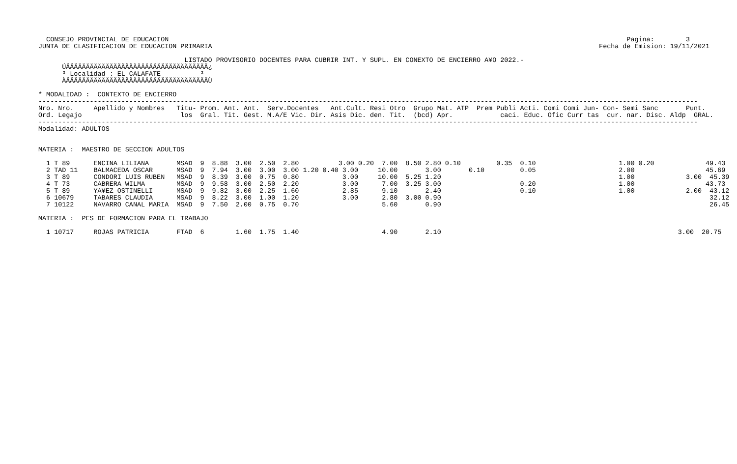CONSEJO PROVINCIAL DE EDUCACION                                                                                                                    Pagina:        3
 JUNTA DE CLASIFICACION DE EDUCACION PRIMARIA                                                                                                  Fecha de Emision: 19/11/2021

                                      LISTADO PROVISORIO DOCENTES PARA CUBRIR INT. Y SUPL. EN CONEXTO DE ENCIERRO A¥O 2022.-
       ÚÄÄÄÄÄÄÄÄÄÄÄÄÄÄÄÄÄÄÄÄÄÄÄÄÄÄÄÄÄÄÄÄÄÄÄÄ¿
       ³ Localidad : EL CALAFATE          ³
       ÀÄÄÄÄÄÄÄÄÄÄÄÄÄÄÄÄÄÄÄÄÄÄÄÄÄÄÄÄÄÄÄÄÄÄÄÄÙ

 * MODALIDAD :  CONTEXTO DE ENCIERRO
 -----------------------------------------------------------------------------------------------------------------------------------------------------------------------
 Nro. Nro.     Apellido y Nombres   Titu- Prom. Ant. Ant.  Serv.Docentes   Ant.Cult. Resi Otro  Grupo Mat. ATP  Prem Publi Acti. Comi Comi Jun- Con- Semi Sanc       Punt.
 Ord. Legajo                         los  Gral. Tit. Gest. M.A/E Vic. Dir. Asis Dic. den. Tit.  (bcd) Apr.            caci. Educ. Ofic Curr tas  cur. nar. Disc. Aldp  GRAL.
 -----------------------------------------------------------------------------------------------------------------------------------------------------------------------
 Modalidad: ADULTOS


 MATERIA :  MAESTRO DE SECCION ADULTOS

   1 T 89      ENCINA LILIANA       MSAD  9  8.88  3.00  2.50  2.80          3.00 0.20  7.00  8.50 2.80 0.10         0.35  0.10                     1.00 0.20             49.43
   2 TAD 11    BALMACEDA OSCAR      MSAD  9  7.94  3.00  3.00  3.00 1.20 0.40 3.00     10.00       3.00       0.10         0.05                     2.00                  45.69
   3 T 89      CONDORI LUIS RUBEN   MSAD  9  8.39  3.00  0.75  0.80           3.00     10.00  5.25 1.20                                             1.00             3.00  45.39
   4 T 73      CABRERA WILMA        MSAD  9  9.58  3.00  2.50  2.20           3.00      7.00  3.25 3.00                    0.20                     1.00                  43.73
   5 T 89      YA¥EZ OSTINELLI      MSAD  9  9.82  3.00  2.25  1.60           2.85      9.10       2.40                    0.10                     1.00             2.00  43.12
   6 10679     TABARES CLAUDIA      MSAD  9  8.22  3.00  1.00  1.20           3.00      2.80  3.00 0.90                                                                    32.12
   7 10122     NAVARRO CANAL MARIA  MSAD  9  7.50  2.00  0.75  0.70                     5.60       0.90                                                                    26.45

 MATERIA :  PES DE FORMACION PARA EL TRABAJO

   1 10717     ROJAS PATRICIA       FTAD  6        1.60  1.75  1.40                     4.90       2.10                                                            3.00  20.75